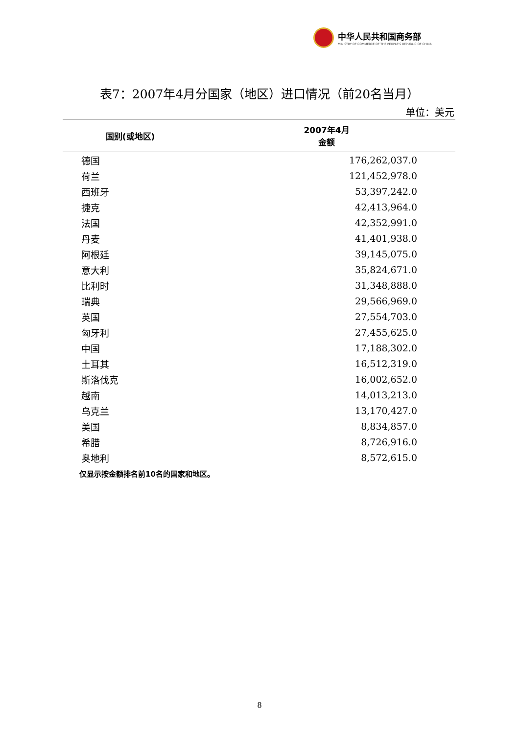中华人民共和国商务部
MINISTRY OF COMMERCE OF THE PEOPLE'S REPUBLIC OF CHINA
表7：2007年4月分国家（地区）进口情况（前20名当月）
单位：美元
| 国别(或地区) | 2007年4月 金额 |
| --- | --- |
| 德国 | 176,262,037.0 |
| 荷兰 | 121,452,978.0 |
| 西班牙 | 53,397,242.0 |
| 捷克 | 42,413,964.0 |
| 法国 | 42,352,991.0 |
| 丹麦 | 41,401,938.0 |
| 阿根廷 | 39,145,075.0 |
| 意大利 | 35,824,671.0 |
| 比利时 | 31,348,888.0 |
| 瑞典 | 29,566,969.0 |
| 英国 | 27,554,703.0 |
| 匈牙利 | 27,455,625.0 |
| 中国 | 17,188,302.0 |
| 土耳其 | 16,512,319.0 |
| 斯洛伐克 | 16,002,652.0 |
| 越南 | 14,013,213.0 |
| 乌克兰 | 13,170,427.0 |
| 美国 | 8,834,857.0 |
| 希腊 | 8,726,916.0 |
| 奥地利 | 8,572,615.0 |
仅显示按金额排名前10名的国家和地区。
8